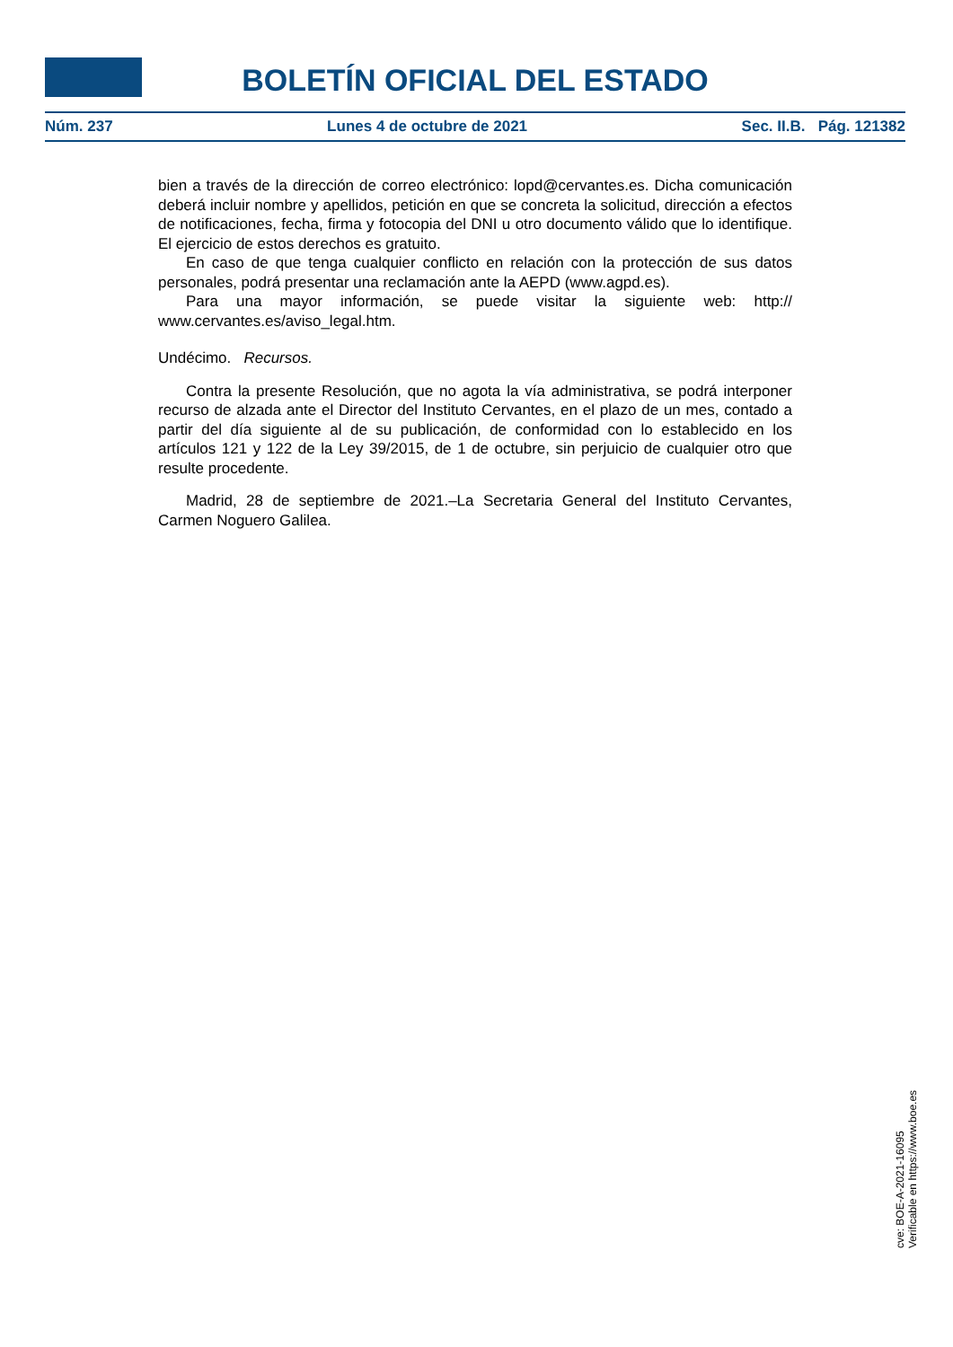BOLETÍN OFICIAL DEL ESTADO
Núm. 237 Lunes 4 de octubre de 2021 Sec. II.B. Pág. 121382
bien a través de la dirección de correo electrónico: lopd@cervantes.es. Dicha comunicación deberá incluir nombre y apellidos, petición en que se concreta la solicitud, dirección a efectos de notificaciones, fecha, firma y fotocopia del DNI u otro documento válido que lo identifique. El ejercicio de estos derechos es gratuito.
En caso de que tenga cualquier conflicto en relación con la protección de sus datos personales, podrá presentar una reclamación ante la AEPD (www.agpd.es).
Para una mayor información, se puede visitar la siguiente web: http:// www.cervantes.es/aviso_legal.htm.
Undécimo. Recursos.
Contra la presente Resolución, que no agota la vía administrativa, se podrá interponer recurso de alzada ante el Director del Instituto Cervantes, en el plazo de un mes, contado a partir del día siguiente al de su publicación, de conformidad con lo establecido en los artículos 121 y 122 de la Ley 39/2015, de 1 de octubre, sin perjuicio de cualquier otro que resulte procedente.
Madrid, 28 de septiembre de 2021.–La Secretaria General del Instituto Cervantes, Carmen Noguero Galilea.
cve: BOE-A-2021-16095
Verificable en https://www.boe.es